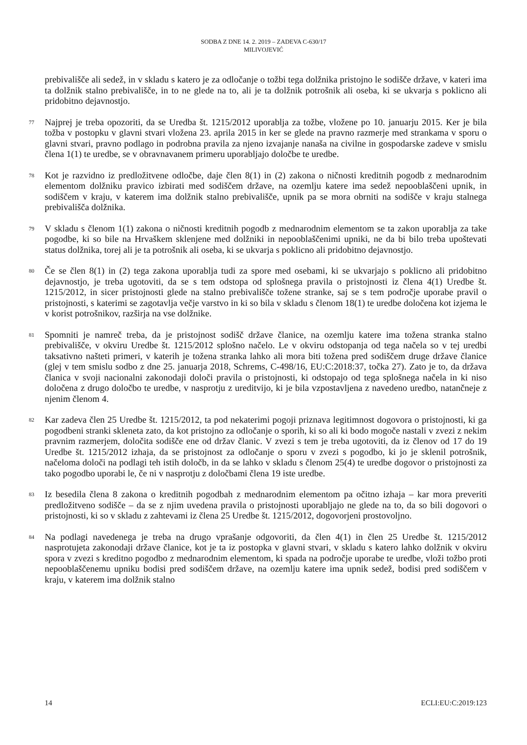SODBA Z DNE 14. 2. 2019 – ZADEVA C-630/17
MILIVOJEVIĆ
prebivališče ali sedež, in v skladu s katero je za odločanje o tožbi tega dolžnika pristojno le sodišče države, v kateri ima ta dolžnik stalno prebivališče, in to ne glede na to, ali je ta dolžnik potrošnik ali oseba, ki se ukvarja s poklicno ali pridobitno dejavnostjo.
77
Najprej je treba opozoriti, da se Uredba št. 1215/2012 uporablja za tožbe, vložene po 10. januarju 2015. Ker je bila tožba v postopku v glavni stvari vložena 23. aprila 2015 in ker se glede na pravno razmerje med strankama v sporu o glavni stvari, pravno podlago in podrobna pravila za njeno izvajanje nanaša na civilne in gospodarske zadeve v smislu člena 1(1) te uredbe, se v obravnavanem primeru uporabljajo določbe te uredbe.
78
Kot je razvidno iz predložitvene odločbe, daje člen 8(1) in (2) zakona o ničnosti kreditnih pogodb z mednarodnim elementom dolžniku pravico izbirati med sodiščem države, na ozemlju katere ima sedež nepooblaščeni upnik, in sodiščem v kraju, v katerem ima dolžnik stalno prebivališče, upnik pa se mora obrniti na sodišče v kraju stalnega prebivališča dolžnika.
79
V skladu s členom 1(1) zakona o ničnosti kreditnih pogodb z mednarodnim elementom se ta zakon uporablja za take pogodbe, ki so bile na Hrvaškem sklenjene med dolžniki in nepooblaščenimi upniki, ne da bi bilo treba upoštevati status dolžnika, torej ali je ta potrošnik ali oseba, ki se ukvarja s poklicno ali pridobitno dejavnostjo.
80
Če se člen 8(1) in (2) tega zakona uporablja tudi za spore med osebami, ki se ukvarjajo s poklicno ali pridobitno dejavnostjo, je treba ugotoviti, da se s tem odstopa od splošnega pravila o pristojnosti iz člena 4(1) Uredbe št. 1215/2012, in sicer pristojnosti glede na stalno prebivališče tožene stranke, saj se s tem področje uporabe pravil o pristojnosti, s katerimi se zagotavlja večje varstvo in ki so bila v skladu s členom 18(1) te uredbe določena kot izjema le v korist potrošnikov, razširja na vse dolžnike.
81
Spomniti je namreč treba, da je pristojnost sodišč države članice, na ozemlju katere ima tožena stranka stalno prebivališče, v okviru Uredbe št. 1215/2012 splošno načelo. Le v okviru odstopanja od tega načela so v tej uredbi taksativno našteti primeri, v katerih je tožena stranka lahko ali mora biti tožena pred sodiščem druge države članice (glej v tem smislu sodbo z dne 25. januarja 2018, Schrems, C-498/16, EU:C:2018:37, točka 27). Zato je to, da država članica v svoji nacionalni zakonodaji določi pravila o pristojnosti, ki odstopajo od tega splošnega načela in ki niso določena z drugo določbo te uredbe, v nasprotju z ureditvijo, ki je bila vzpostavljena z navedeno uredbo, natančneje z njenim členom 4.
82
Kar zadeva člen 25 Uredbe št. 1215/2012, ta pod nekaterimi pogoji priznava legitimnost dogovora o pristojnosti, ki ga pogodbeni stranki skleneta zato, da kot pristojno za odločanje o sporih, ki so ali ki bodo mogoče nastali v zvezi z nekim pravnim razmerjem, določita sodišče ene od držav članic. V zvezi s tem je treba ugotoviti, da iz členov od 17 do 19 Uredbe št. 1215/2012 izhaja, da se pristojnost za odločanje o sporu v zvezi s pogodbo, ki jo je sklenil potrošnik, načeloma določi na podlagi teh istih določb, in da se lahko v skladu s členom 25(4) te uredbe dogovor o pristojnosti za tako pogodbo uporabi le, če ni v nasprotju z določbami člena 19 iste uredbe.
83
Iz besedila člena 8 zakona o kreditnih pogodbah z mednarodnim elementom pa očitno izhaja – kar mora preveriti predložitveno sodišče – da se z njim uvedena pravila o pristojnosti uporabljajo ne glede na to, da so bili dogovori o pristojnosti, ki so v skladu z zahtevami iz člena 25 Uredbe št. 1215/2012, dogovorjeni prostovoljno.
84
Na podlagi navedenega je treba na drugo vprašanje odgovoriti, da člen 4(1) in člen 25 Uredbe št. 1215/2012 nasprotujeta zakonodaji države članice, kot je ta iz postopka v glavni stvari, v skladu s katero lahko dolžnik v okviru spora v zvezi s kreditno pogodbo z mednarodnim elementom, ki spada na področje uporabe te uredbe, vloži tožbo proti nepooblaščenemu upniku bodisi pred sodiščem države, na ozemlju katere ima upnik sedež, bodisi pred sodiščem v kraju, v katerem ima dolžnik stalno
14 ECLI:EU:C:2019:123